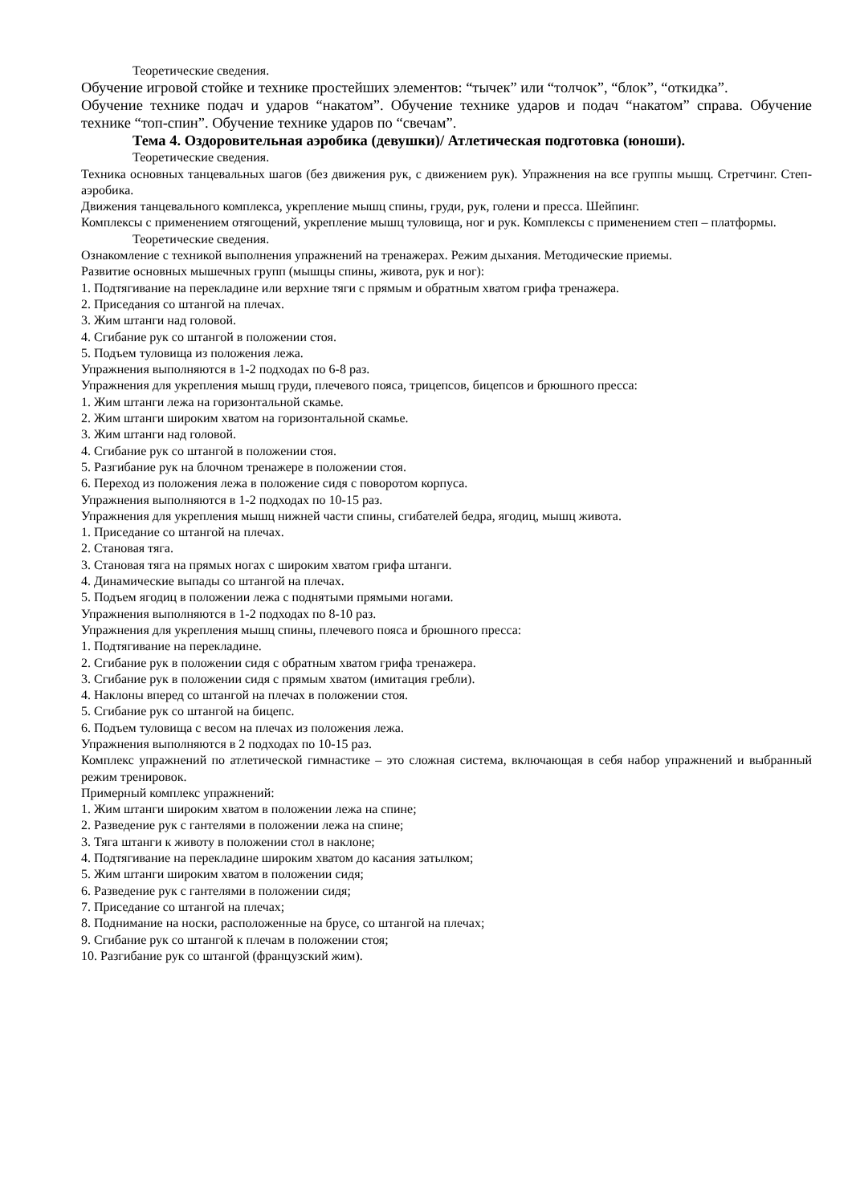Теоретические сведения.
Обучение игровой стойке и технике простейших элементов: “тычек” или “толчок”, “блок”, “откидка”.
Обучение технике подач и ударов “накатом”. Обучение технике ударов и подач “накатом” справа. Обучение технике “топ-спин”. Обучение технике ударов по “свечам”.
Тема 4. Оздоровительная аэробика (девушки)/ Атлетическая подготовка (юноши).
Теоретические сведения.
Техника основных танцевальных шагов (без движения рук, с движением рук). Упражнения на все группы мышц. Стретчинг. Степ-аэробика.
Движения танцевального комплекса, укрепление мышц спины, груди, рук, голени и пресса. Шейпинг.
Комплексы с применением отягощений, укрепление мышц туловища, ног и рук. Комплексы с применением степ – платформы.
Теоретические сведения.
Ознакомление с техникой выполнения упражнений на тренажерах. Режим дыхания. Методические приемы.
Развитие основных мышечных групп (мышцы спины, живота, рук и ног):
1. Подтягивание на перекладине или верхние тяги с прямым и обратным хватом грифа тренажера.
2. Приседания со штангой на плечах.
3. Жим штанги над головой.
4. Сгибание рук со штангой в положении стоя.
5. Подъем туловища из положения лежа.
Упражнения выполняются в 1-2 подходах по 6-8 раз.
Упражнения для укрепления мышц груди, плечевого пояса, трицепсов, бицепсов и брюшного пресса:
1. Жим штанги лежа на горизонтальной скамье.
2. Жим штанги широким хватом на горизонтальной скамье.
3. Жим штанги над головой.
4. Сгибание рук со штангой в положении стоя.
5. Разгибание рук на блочном тренажере в положении стоя.
6. Переход из положения лежа в положение сидя с поворотом корпуса.
Упражнения выполняются в 1-2 подходах по 10-15 раз.
Упражнения для укрепления мышц нижней части спины, сгибателей бедра, ягодиц, мышц живота.
1. Приседание со штангой на плечах.
2. Становая тяга.
3. Становая тяга на прямых ногах с широким хватом грифа штанги.
4. Динамические выпады со штангой на плечах.
5. Подъем ягодиц в положении лежа с поднятыми прямыми ногами.
Упражнения выполняются в 1-2 подходах по 8-10 раз.
Упражнения для укрепления мышц спины, плечевого пояса и брюшного пресса:
1. Подтягивание на перекладине.
2. Сгибание рук в положении сидя с обратным хватом грифа тренажера.
3. Сгибание рук в положении сидя с прямым хватом (имитация гребли).
4. Наклоны вперед со штангой на плечах в положении стоя.
5. Сгибание рук со штангой на бицепс.
6. Подъем туловища с весом на плечах из положения лежа.
Упражнения выполняются в 2 подходах по 10-15 раз.
Комплекс упражнений по атлетической гимнастике – это сложная система, включающая в себя набор упражнений и выбранный режим тренировок.
Примерный комплекс упражнений:
1. Жим штанги широким хватом в положении лежа на спине;
2. Разведение рук с гантелями в положении лежа на спине;
3. Тяга штанги к животу в положении стол в наклоне;
4. Подтягивание на перекладине широким хватом до касания затылком;
5. Жим штанги широким хватом в положении сидя;
6. Разведение рук с гантелями в положении сидя;
7. Приседание со штангой на плечах;
8. Поднимание на носки, расположенные на брусе, со штангой на плечах;
9. Сгибание рук со штангой к плечам в положении стоя;
10. Разгибание рук со штангой (французский жим).